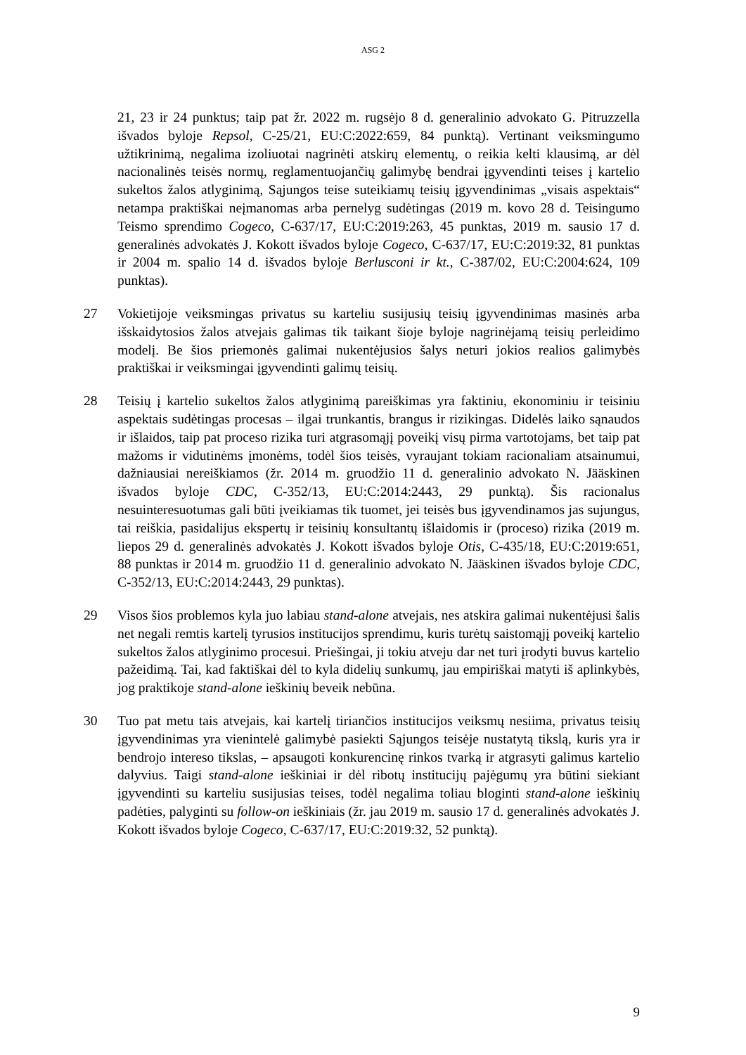ASG 2
21, 23 ir 24 punktus; taip pat žr. 2022 m. rugsėjo 8 d. generalinio advokato G. Pitruzzella išvados byloje Repsol, C-25/21, EU:C:2022:659, 84 punktą). Vertinant veiksmingumo užtikrinimą, negalima izoliuotai nagrinėti atskirų elementų, o reikia kelti klausimą, ar dėl nacionalinės teisės normų, reglamentuojančių galimybę bendrai įgyvendinti teises į kartelio sukeltos žalos atlyginimą, Sąjungos teise suteikiamų teisių įgyvendinimas „visais aspektais“ netampa praktiškai neįmanomas arba pernelyg sudėtingas (2019 m. kovo 28 d. Teisingumo Teismo sprendimo Cogeco, C-637/17, EU:C:2019:263, 45 punktas, 2019 m. sausio 17 d. generalinės advokatės J. Kokott išvados byloje Cogeco, C-637/17, EU:C:2019:32, 81 punktas ir 2004 m. spalio 14 d. išvados byloje Berlusconi ir kt., C-387/02, EU:C:2004:624, 109 punktas).
27 Vokietijoje veiksmingas privatus su karteliu susijusių teisių įgyvendinimas masinės arba išskaidytosios žalos atvejais galimas tik taikant šioje byloje nagrinėjamą teisių perleidimo modelį. Be šios priemonės galimai nukentėjusios šalys neturi jokios realios galimybės praktiškai ir veiksmingai įgyvendinti galimų teisių.
28 Teisių į kartelio sukeltos žalos atlyginimą pareiškimas yra faktiniu, ekonominiu ir teisiniu aspektais sudėtingas procesas – ilgai trunkantis, brangus ir rizikingas. Didelės laiko sąnaudos ir išlaidos, taip pat proceso rizika turi atgrasomąjį poveikį visų pirma vartotojams, bet taip pat mažoms ir vidutinėms įmonėms, todėl šios teisės, vyraujant tokiam racionaliam atsainumui, dažniausiai nereiškiamos (žr. 2014 m. gruodžio 11 d. generalinio advokato N. Jääskinen išvados byloje CDC, C-352/13, EU:C:2014:2443, 29 punktą). Šis racionalus nesuinteresuotumas gali būti įveikiamas tik tuomet, jei teisės bus įgyvendinamos jas sujungus, tai reiškia, pasidalijus ekspertų ir teisinių konsultantų išlaidomis ir (proceso) rizika (2019 m. liepos 29 d. generalinės advokatės J. Kokott išvados byloje Otis, C-435/18, EU:C:2019:651, 88 punktas ir 2014 m. gruodžio 11 d. generalinio advokato N. Jääskinen išvados byloje CDC, C-352/13, EU:C:2014:2443, 29 punktas).
29 Visos šios problemos kyla juo labiau stand-alone atvejais, nes atskira galimai nukentėjusi šalis net negali remtis kartelį tyrusios institucijos sprendimu, kuris turėtų saistomąjį poveikį kartelio sukeltos žalos atlyginimo procesui. Priešingai, ji tokiu atveju dar net turi įrodyti buvus kartelio pažeidimą. Tai, kad faktiškai dėl to kyla didelių sunkumų, jau empiriškai matyti iš aplinkybės, jog praktikoje stand-alone ieškinių beveik nebūna.
30 Tuo pat metu tais atvejais, kai kartelį tiriančios institucijos veiksmų nesiima, privatus teisių įgyvendinimas yra vienintelė galimybė pasiekti Sąjungos teisėje nustatytą tikslą, kuris yra ir bendrojo intereso tikslas, – apsaugoti konkurencinę rinkos tvarką ir atgrasyti galimus kartelio dalyvius. Taigi stand-alone ieškiniai ir dėl ribotų institucijų pajėgumų yra būtini siekiant įgyvendinti su karteliu susijusias teises, todėl negalima toliau bloginti stand-alone ieškinių padėties, palyginti su follow-on ieškiniais (žr. jau 2019 m. sausio 17 d. generalinės advokatės J. Kokott išvados byloje Cogeco, C-637/17, EU:C:2019:32, 52 punktą).
9